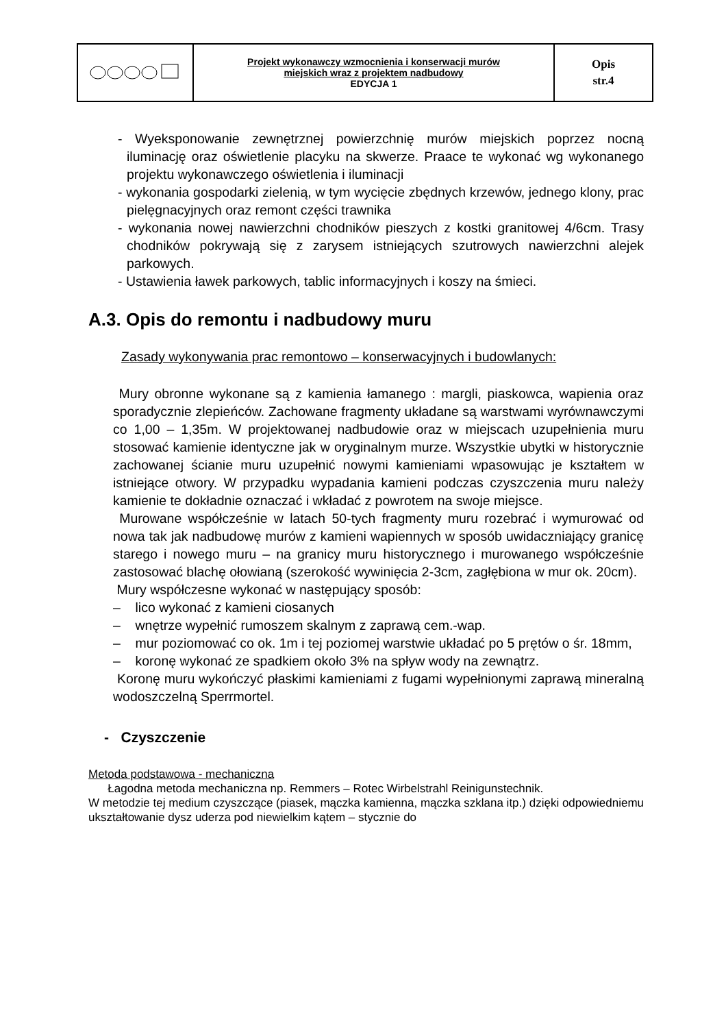| | Projekt wykonawczy wzmocnienia i konserwacji murów miejskich wraz z projektem nadbudowy EDYCJA 1 | Opis str.4 |
- Wyeksponowanie zewnętrznej powierzchnię murów miejskich poprzez nocną iluminację oraz oświetlenie placyku na skwerze. Praace te wykonać wg wykonanego projektu wykonawczego oświetlenia i iluminacji
- wykonania gospodarki zielenią, w tym wycięcie zbędnych krzewów, jednego klony, prac pielęgnacyjnych oraz remont części trawnika
- wykonania nowej nawierzchni chodników pieszych z kostki granitowej 4/6cm. Trasy chodników pokrywają się z zarysem istniejących szutrowych nawierzchni alejek parkowych.
- Ustawienia ławek parkowych, tablic informacyjnych i koszy na śmieci.
A.3. Opis do remontu i nadbudowy muru
Zasady wykonywania prac remontowo – konserwacyjnych i budowlanych:
Mury obronne wykonane są z kamienia łamanego : margli, piaskowca, wapienia oraz sporadycznie zlepieńców. Zachowane fragmenty układane są warstwami wyrównawczymi co 1,00 – 1,35m. W projektowanej nadbudowie oraz w miejscach uzupełnienia muru stosować kamienie identyczne jak w oryginalnym murze. Wszystkie ubytki w historycznie zachowanej ścianie muru uzupełnić nowymi kamieniami wpasowując je kształtem w istniejące otwory. W przypadku wypadania kamieni podczas czyszczenia muru należy kamienie te dokładnie oznaczać i wkładać z powrotem na swoje miejsce.
Murowane współcześnie w latach 50-tych fragmenty muru rozebrać i wymurować od nowa tak jak nadbudowę murów z kamieni wapiennych w sposób uwidaczniający granicę starego i nowego muru – na granicy muru historycznego i murowanego współcześnie zastosować blachę ołowianą (szerokość wywinięcia 2-3cm, zagłębiona w mur ok. 20cm).
Mury współczesne wykonać w następujący sposób:
– lico wykonać z kamieni ciosanych
– wnętrze wypełnić rumoszem skalnym z zaprawą cem.-wap.
– mur poziomować co ok. 1m i tej poziomej warstwie układać po 5 prętów o śr. 18mm,
– koronę wykonać ze spadkiem około 3% na spływ wody na zewnątrz.
Koronę muru wykończyć płaskimi kamieniami z fugami wypełnionymi zaprawą mineralną wodoszczelną Sperrmortel.
- Czyszczenie
Metoda podstawowa - mechaniczna
Łagodna metoda mechaniczna np. Remmers – Rotec Wirbelstrahl Reinigunstechnik.
W metodzie tej medium czyszczące (piasek, mączka kamienna, mączka szklana itp.) dzięki odpowiedniemu ukształtowanie dysz uderza pod niewielkim kątem – stycznie do